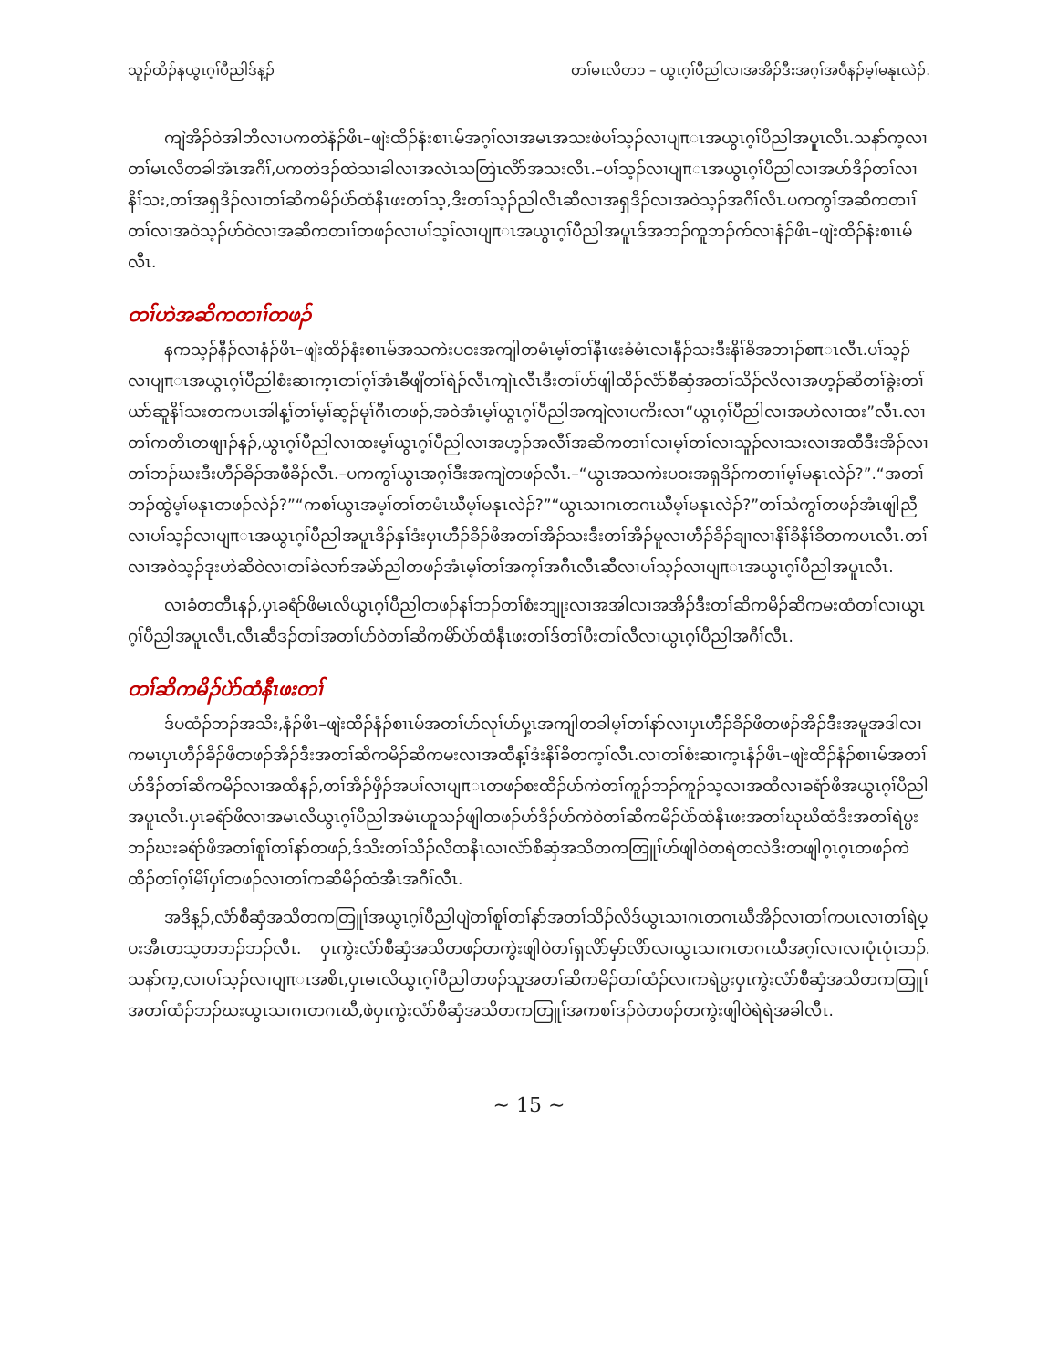သူၣ်ထိၣ်နယွၤဂ့ၢ်ပီညါဒ်န့ၣ် တၢ်မၤလိတ၁ – ယွၤဂ့ၢ်ပီညါလၢအအိၣ်ဒီးအဂ့ၢ်အဝီနၣ်မ့ၢ်မနုၤလဲၣ်.
ကျဲအိၣ်ဝဲအါဘိလၢပကတဲနံၣ်ဖိၤ–ဖျဲးထိၣ်နံးစၢၤမ်အဂ့ၢ်လၢအမၤအသးဖဲပၢ်သ့ၣ်လၢပျπၤအယွၤဂ့ၢ်ပီညါအပူၤလီၤ.သနာ်က့လၢတၢ်မၤလိတခါအံၤအဂီၢ်,ပကတဲဒၣ်ထဲသၢခါလၢအလဲၤသတြဲၤလိာ်အသးလီၤ.–ပၢ်သ့ၣ်လၢပျπၤအယွၤဂ့ၢ်ပီညါလၢအပာ်ဒိၣ်တၢ်လၢနိၢ်သး,တၢ်အရှဒိၣ်လၢတၢ်ဆိကမိၣ်ပဲာ်ထံနီၤဖးတၢ်သ့,ဒီးတၢ်သ့ၣ်ညါလီၤဆီလၢအရှဒိၣ်လၢအဝဲသ့ၣ်အဂီၢ်လီၤ.ပကကွၢ်အဆိကတၢၢ်တၢ်လၢအဝဲသ့ၣ်ဟ်ဝဲလၢအဆိကတၢၢ်တဖၣ်လၢပၢ်သ့ၢ်လၢပျπၤအယွၤဂ့ၢ်ပီညါအပူၤဒ်အဘၣ်ကူဘၣ်က်လၢနံၣ်ဖိၤ–ဖျဲးထိၣ်နံးစၢၤမ်လီၤ.
တၢ်ဟဲအဆိကတၢၢ်တဖၣ်
နကသ့ၣ်နီၣ်လၢနံၣ်ဖိၤ–ဖျဲးထိၣ်နံးစၢၤမ်အသကဲးပဝးအကျါတမံၤမ့ၢ်တၢ်နီၤဖးခံမံၤလၢနီၣ်သးဒီးနိၢ်ခိအဘၢၣ်စπၤလီၤ.ပၢ်သ့ၣ်လၢပျπၤအယွၤဂ့ၢ်ပီညါစံးဆၢက့ၤတၢ်ဂ့ၢ်အံၤခီဖျိတၢ်ရဲၣ်လီၤကျဲၤလီၤဒီးတၢ်ဟ်ဖျါထိၣ်လံာ်စီဆှံအတၢ်သိၣ်လိလၢအဟ့ၣ်ဆိတၢ်ခွဲးတၢ်ယာ်ဆူနိၢ်သးတကပၤအါန့ၢ်တၢ်မ့ၢ်ဆ့ၣ်မုၢ်ဂီၤတဖၣ်,အဝဲအံၤမ့ၢ်ယွၤဂ့ၢ်ပီညါအကျဲလၢပကိးလၢ“ယွၤဂ့ၢ်ပီညါလၢအဟဲလၢထး”လီၤ.လၢတၢ်ကတိၤတဖျၢၣ်နၣ်,ယွၤဂ့ၢ်ပီညါလၢထးမ့ၢ်ယွၤဂ့ၢ်ပီညါလၢအဟ့ၣ်အလီၢ်အဆိကတၢၢ်လၢမ့ၢ်တၢ်လၢသူၣ်လၢသးလၢအထီဒီးအိၣ်လၢတၢ်ဘၣ်ဃးဒီးဟီၣ်ခိၣ်အဖီခိၣ်လီၤ.–ပကကွၢ်ယွၤအဂ့ၢ်ဒီးအကျဲတဖၣ်လီၤ.–“ယွၤအသကဲးပဝးအရှဒိၣ်ကတၢၢ်မ့ၢ်မနုၤလဲၣ်?”.“အတၢ်ဘၣ်ထွဲမ့ၢ်မနုၤတဖၣ်လဲၣ်?”“ကစၢ်ယွၤအမ့ၢ်တၢ်တမံၤဃီမ့ၢ်မနုၤလဲၣ်?”“ယွၤသၢဂၤတဂၤဃီမ့ၢ်မနုၤလဲၣ်?”တၢ်သံကွၢ်တဖၣ်အံၤဖျါညီလၢပၢ်သ့ၣ်လၢပျπၤအယွၤဂ့ၢ်ပီညါအပူၤဒိၣ်နှၢ်ဒံးပှၤဟီၣ်ခိၣ်ဖိအတၢ်အိၣ်သးဒီးတၢ်အိၣ်မူလၢဟီၣ်ခိၣ်ချၢလၢနိၢ်ခိနိၢ်ခိတကပၤလီၤ.တၢ်လၢအဝဲသ့ၣ်ဒုးဟဲဆိဝဲလၢတၢ်ခဲလၢာ်အမဲာ်ညါတဖၣ်အံၤမ့ၢ်တၢ်အက့ၢ်အဂီၤလီၤဆီလၢပၢ်သ့ၣ်လၢပျπၤအယွၤဂ့ၢ်ပီညါအပူၤလီၤ.
လၢခံတတီၤနၣ်,ပှၤခရံာ်ဖိမၤလိယွၤဂ့ၢ်ပီညါတဖၣ်နၢ်ဘၣ်တၢ်စံးဘျုးလၢအအါလၢအအိၣ်ဒီးတၢ်ဆိကမိၣ်ဆိကမးထံတၢ်လၢယွၤဂ့ၢ်ပီညါအပူၤလီၤ,လီၤဆီဒၣ်တၢ်အတၢ်ဟ်ဝဲတၢ်ဆိကမိာ်ပဲာ်ထံနီၤဖးတၢ်ဒ်တၢ်ပီးတၢ်လီလၢယွၤဂ့ၢ်ပီညါအဂီၢ်လီၤ.
တၢ်ဆိကမိၣ်ပဲာ်ထံနီၤဖးတၢ်
ဒ်ပထံၣ်ဘၣ်အသိး,နံၣ်ဖိၤ–ဖျဲးထိၣ်နံၣ်စၢၤမ်အတၢ်ဟ်လုၢ်ဟ်ပှ့ၤအကျါတခါမ့ၢ်တၢ်နာ်လၢပှၤဟီၣ်ခိၣ်ဖိတဖၣ်အိၣ်ဒီးအမူအဒါလၢကမၤပှၤဟီၣ်ခိၣ်ဖိတဖၣ်အိၣ်ဒီးအတၢ်ဆိကမိၣ်ဆိကမးလၢအထီန့ၢ်ဒံးနိၢ်ခိတက့ၢ်လီၤ.လၢတၢ်စံးဆၢက့ၤနံၣ်ဖိၤ–ဖျဲးထိၣ်နံၣ်စၢၤမ်အတၢ်ဟ်ဒိၣ်တၢ်ဆိကမိၣ်လၢအထီနၣ်,တၢ်အိၣ်ဖှိၣ်အပၢ်လၢပျπၤတဖၣ်စးထိၣ်ဟ်ကဲတၢ်ကူၣ်ဘၣ်ကူၣ်သ့လၢအထီလၢခရံာ်ဖိအယွၤဂ့ၢ်ပီညါအပူၤလီၤ.ပှၤခရံာ်ဖိလၢအမၤလိယွၤဂ့ၢ်ပီညါအမံၤဟူသၣ်ဖျါတဖၣ်ဟ်ဒိၣ်ဟ်ကဲဝဲတၢ်ဆိကမိၣ်ပဲာ်ထံနီၤဖးအတၢ်ဃုဃိထံဒီးအတၢ်ရဲပ္ပးဘၣ်ဃးခရံာ်ဖိအတၢ်စူၢ်တၢ်နာ်တဖၣ်,ဒ်သိးတၢ်သိၣ်လိတနီၤလၢလံာ်စီဆှံအသိတကတြူၢ်ဟ်ဖျါဝဲတရဲတလဲဒီးတဖျါဂ့ၤဂ့ၤတဖၣ်ကဲထိၣ်တၢ်ဂ့ၢ်မိၢ်ပှၢ်တဖၣ်လၢတၢ်ကဆိမိၣ်ထံအီၤအဂီၢ်လီၤ.
အဒိန့ၣ်,လံာ်စီဆှံအသိတကတြူၢ်အယွၤဂ့ၢ်ပီညါပျဲတၢ်စူၢ်တၢ်နာ်အတၢ်သိၣ်လိဒ်ယွၤသၢဂၤတဂၤဃီအိၣ်လၢတၢ်ကပၤလၢတၢ်ရဲပ္ပးအီၤတသ့တဘၣ်ဘၣ်လီၤ. ပှၤကွဲးလံာ်စီဆှံအသိတဖၣ်တကွဲးဖျါဝဲတၢ်ရှလိာ်မှာ်လိာ်လၢယွၤသၢဂၤတဂၤဃီအဂ့ၢ်လၢလၢပုံၤပုံၤဘၣ်. သနာ်က့,လၢပၢ်သ့ၣ်လၢပျπၤအစိၤ,ပှၤမၤလိယွၤဂ့ၢ်ပီညါတဖၣ်သူအတၢ်ဆိကမိၣ်တၢ်ထံၣ်လၢကရဲပ္ပးပှၤကွဲးလံာ်စီဆှံအသိတကတြူၢ်အတၢ်ထံၣ်ဘၣ်ဃးယွၤသၢဂၤတဂၤဃီ,ဖဲပှၤကွဲးလံာ်စီဆှံအသိတကတြူၢ်အကစၢ်ဒၣ်ဝဲတဖၣ်တကွဲးဖျါဝဲရဲရဲအခါလီၤ.
~ 15 ~